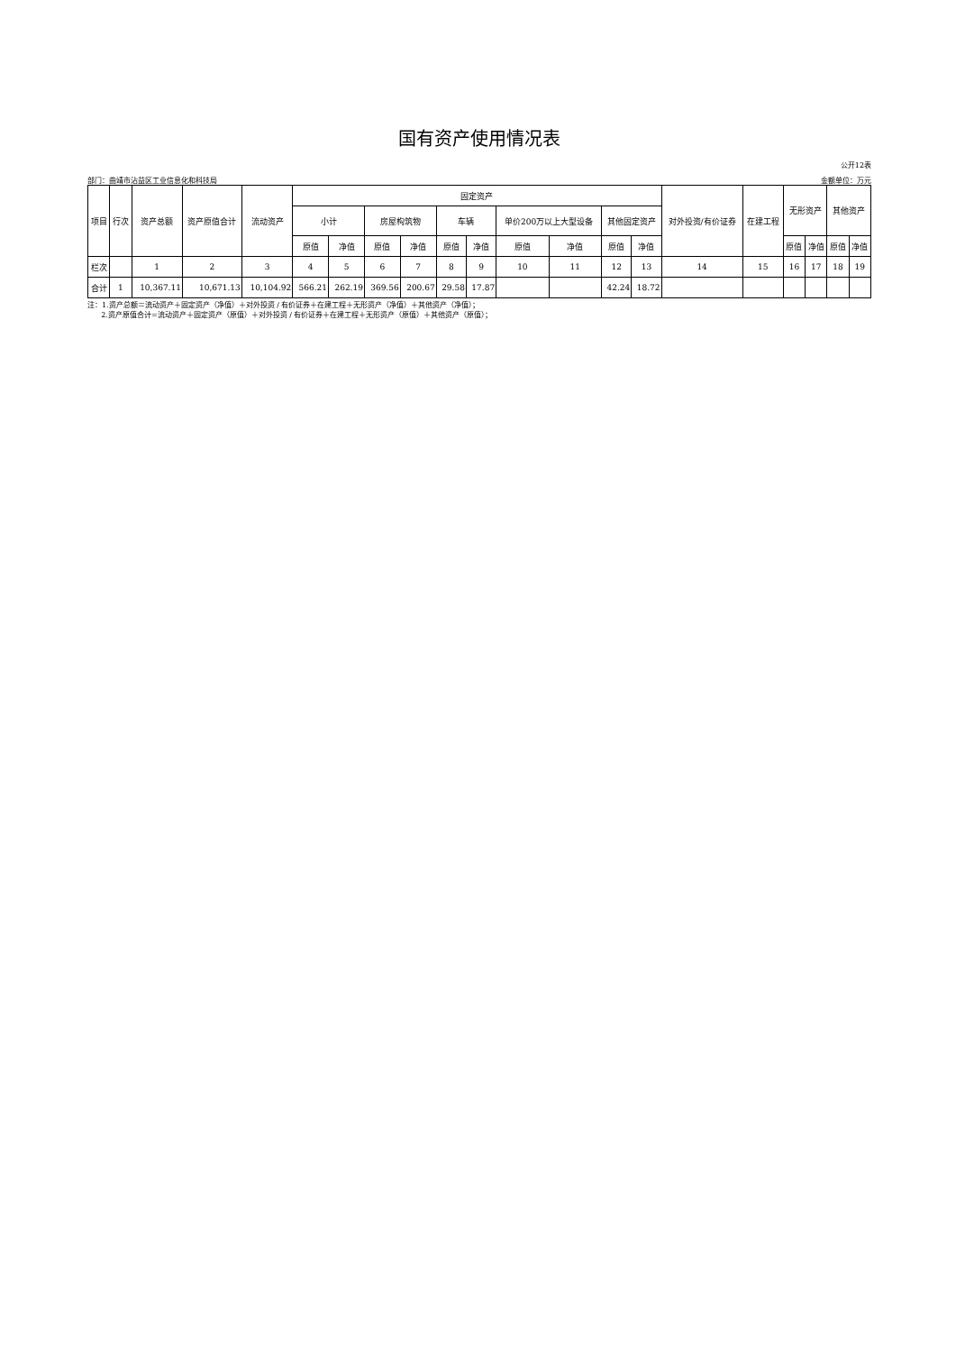国有资产使用情况表
公开12表
部门：曲靖市沾益区工业信息化和科技局 金额单位：万元
| 项目 | 行次 | 资产总额 | 资产原值合计 | 流动资产 | 固定资产 | | | | | | | | | | 对外投资/有价证券 | 在建工程 | 无形资产 | | 其他资产 | |
| --- | --- | --- | --- | --- | --- | --- | --- | --- | --- | --- | --- | --- | --- | --- | --- | --- | --- | --- | --- | --- |
| | | | | | 小计 | | 房屋构筑物 | | 车辆 | | 单价200万以上大型设备 | | 其他固定资产 | | | | | | | |
| | | | | | 原值 | 净值 | 原值 | 净值 | 原值 | 净值 | 原值 | 净值 | 原值 | 净值 | | | 原值 | 净值 | 原值 | 净值 |
| 栏次 | | 1 | 2 | 3 | 4 | 5 | 6 | 7 | 8 | 9 | 10 | 11 | 12 | 13 | 14 | 15 | 16 | 17 | 18 | 19 |
| 合计 | 1 | 10,367.11 | 10,671.13 | 10,104.92 | 566.21 | 262.19 | 369.56 | 200.67 | 29.58 | 17.87 | | | 42.24 | 18.72 | | | | | | |
注：1.资产总额＝流动资产＋固定资产（净值）＋对外投资 / 有价证券＋在建工程＋无形资产（净值）＋其他资产（净值）；
2.资产原值合计=流动资产＋固定资产（原值）＋对外投资 / 有价证券＋在建工程＋无形资产（原值）＋其他资产（原值）；